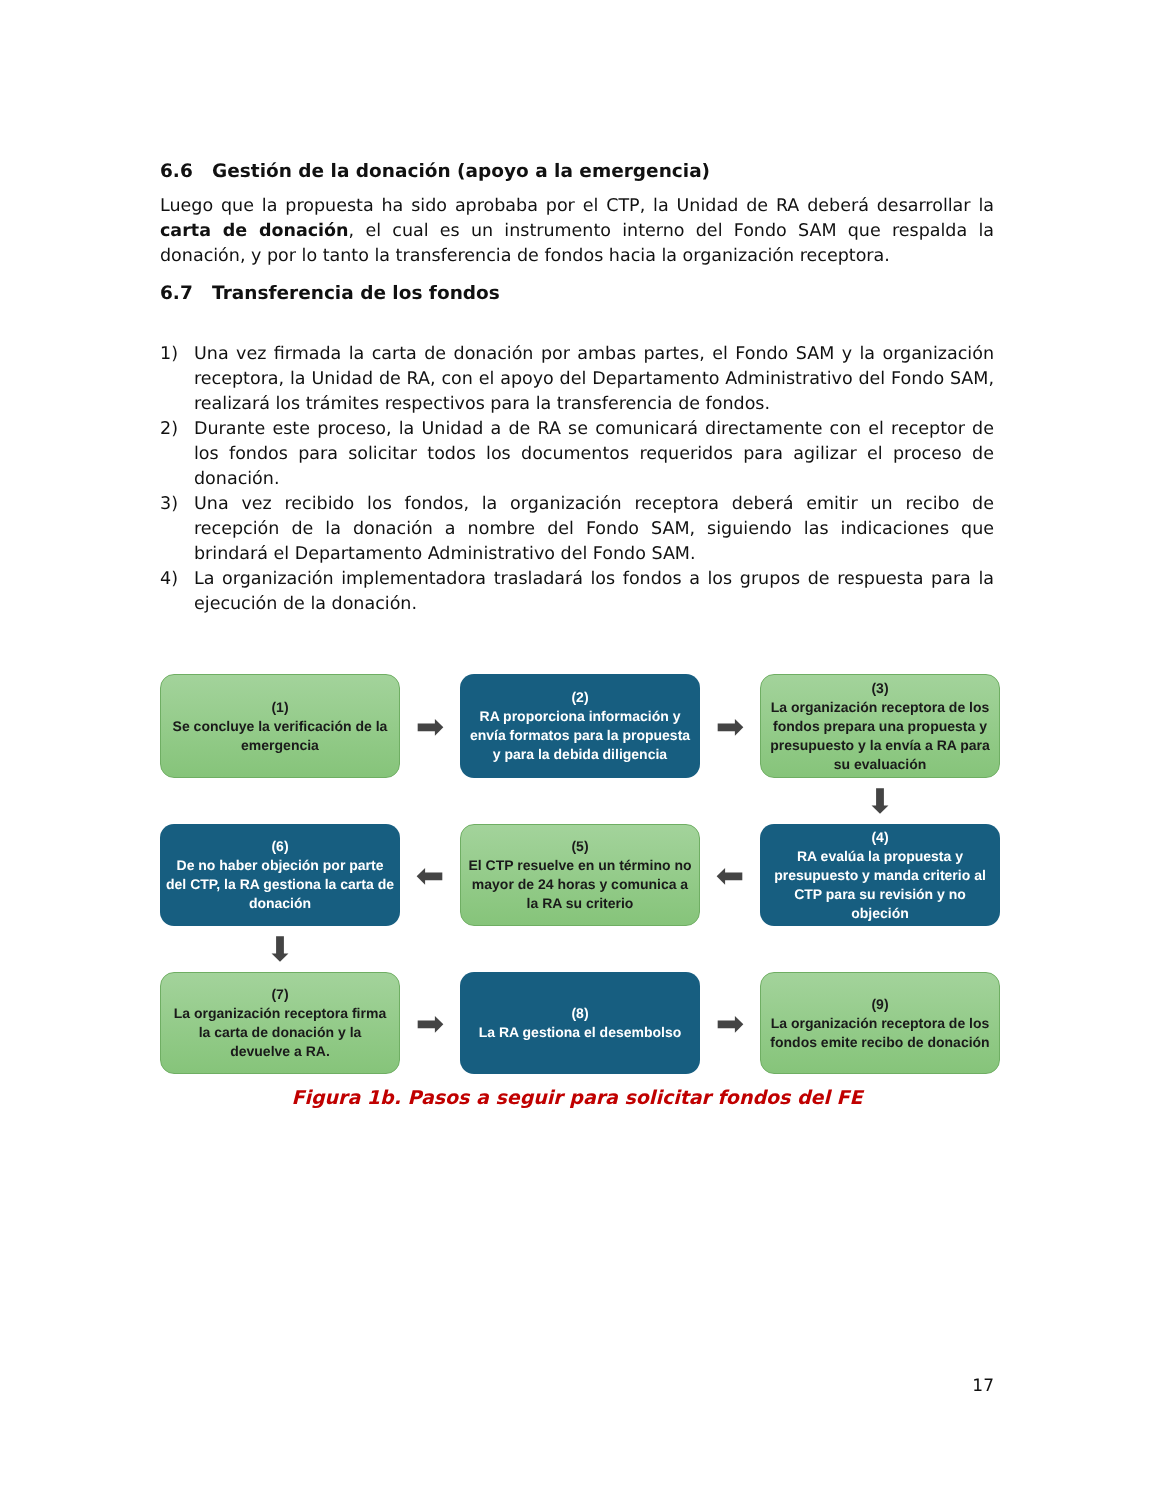6.6 Gestión de la donación (apoyo a la emergencia)
Luego que la propuesta ha sido aprobaba por el CTP, la Unidad de RA deberá desarrollar la carta de donación, el cual es un instrumento interno del Fondo SAM que respalda la donación, y por lo tanto la transferencia de fondos hacia la organización receptora.
6.7 Transferencia de los fondos
1) Una vez firmada la carta de donación por ambas partes, el Fondo SAM y la organización receptora, la Unidad de RA, con el apoyo del Departamento Administrativo del Fondo SAM, realizará los trámites respectivos para la transferencia de fondos.
2) Durante este proceso, la Unidad a de RA se comunicará directamente con el receptor de los fondos para solicitar todos los documentos requeridos para agilizar el proceso de donación.
3) Una vez recibido los fondos, la organización receptora deberá emitir un recibo de recepción de la donación a nombre del Fondo SAM, siguiendo las indicaciones que brindará el Departamento Administrativo del Fondo SAM.
4) La organización implementadora trasladará los fondos a los grupos de respuesta para la ejecución de la donación.
(1)
Se concluye la verificación de la emergencia
➡
(2)
RA proporciona información y envía formatos para la propuesta y para la debida diligencia
➡
(3)
La organización receptora de los fondos prepara una propuesta y presupuesto y la envía a RA para su evaluación
⬇
(6)
De no haber objeción por parte del CTP, la RA gestiona la carta de donación
⬅
(5)
El CTP resuelve en un término no mayor de 24 horas y comunica a la RA su criterio
⬅
(4)
RA evalúa la propuesta y presupuesto y manda criterio al CTP para su revisión y no objeción
⬇
(7)
La organización receptora firma la carta de donación y la devuelve a RA.
➡
(8)
La RA gestiona el desembolso
➡
(9)
La organización receptora de los fondos emite recibo de donación
Figura 1b. Pasos a seguir para solicitar fondos del FE
17